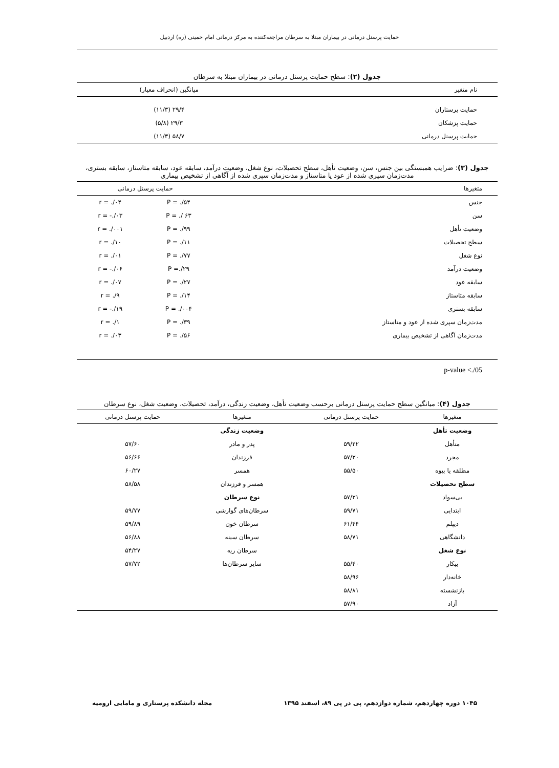حمایت پرسنل درمانی در بیماران مبتلا به سرطان مراجعه‌کننده به مرکز درمانی امام خمینی (ره) اردبیل
جدول (۲) : سطح حمایت پرسنل درمانی در بیماران مبتلا به سرطان
| نام متغیر | میانگین (انحراف معیار) | |
| --- | --- | --- |
| حمایت پرستاران | ۲۹/۴ (۱۱/۳) | |
| حمایت پزشکان | ۲۹/۳ (۵/۸) | |
| حمایت پرسنل درمانی | ۵۸/۷ (۱۱/۳) | |
جدول (۳) : ضرایب همبستگی بین جنس، سن، وضعیت تأهل، سطح تحصیلات، نوع شغل، وضعیت درآمد، سابقه عود، سابقه متاستاز، سابقه بستری، مدت‌زمان سپری شده از عود یا متاستاز و مدت‌زمان سپری شده از آگاهی از تشخیص بیماری
| متغیرها | حمایت پرسنل درمانی | |
| --- | --- | --- |
| جنس | P = ./۵۴ | r = ./۰۴ |
| سن | P = ./ ۶۳ | r = -./۰۳ |
| وضعیت تأهل | P = ./۹۹ | r = ./۰۰۱ |
| سطح تحصیلات | P = ./۱۱ | r = ./۱۰ |
| نوع شغل | P = ./۷۷ | r = ./۰۱ |
| وضعیت درآمد | P =./۲۹ | r = -./۰۶ |
| سابقه عود | P = ./۲۷ | r = ./۰۷ |
| سابقه متاستاز | P = ./۱۴ | r = ./۹ |
| سابقه بستری | P = ./۰۰۴ | r = -./۱۹ |
| مدت‌زمان سپری شده از عود و متاستاز | P = ./۳۹ | r = ./۱ |
| مدت‌زمان آگاهی از تشخیص بیماری | P = ./۵۶ | r = ./۰۳ |
p-value <./05
جدول (۴) : میانگین سطح حمایت پرسنل درمانی برحسب وضعیت تأهل، وضعیت زندگی، درآمد، تحصیلات، وضعیت شغل، نوع سرطان
| متغیرها | حمایت پرسنل درمانی | متغیرها | حمایت پرسنل درمانی |
| --- | --- | --- | --- |
| وضعیت تأهل | | وضعیت زندگی | |
| متأهل | ۵۹/۲۲ | پدر و مادر | ۵۷/۶۰ |
| مجرد | ۵۷/۳۰ | فرزندان | ۵۶/۶۶ |
| مطلقه یا بیوه | ۵۵/۵۰ | همسر | ۶۰/۲۷ |
| سطح تحصیلات | | همسر و فرزندان | ۵۸/۵۸ |
| بی‌سواد | ۵۷/۳۱ | نوع سرطان | |
| ابتدایی | ۵۹/۷۱ | سرطان‌های گوارشی | ۵۹/۷۷ |
| دیپلم | ۶۱/۴۴ | سرطان خون | ۵۹/۸۹ |
| دانشگاهی | ۵۸/۷۱ | سرطان سینه | ۵۶/۸۸ |
| نوع شغل | | سرطان ریه | ۵۴/۲۷ |
| بیکار | ۵۵/۴۰ | سایر سرطان‌ها | ۵۷/۷۲ |
| خانه‌دار | ۵۸/۹۶ | | |
| بازنشسته | ۵۸/۸۱ | | |
| آزاد | ۵۷/۹۰ | | |
۱۰۴۵ دوره چهاردهم، شماره دوازدهم، پی در پی ۸۹، اسفند ۱۳۹۵ مجله دانشکده پرستاری و مامایی ارومیه